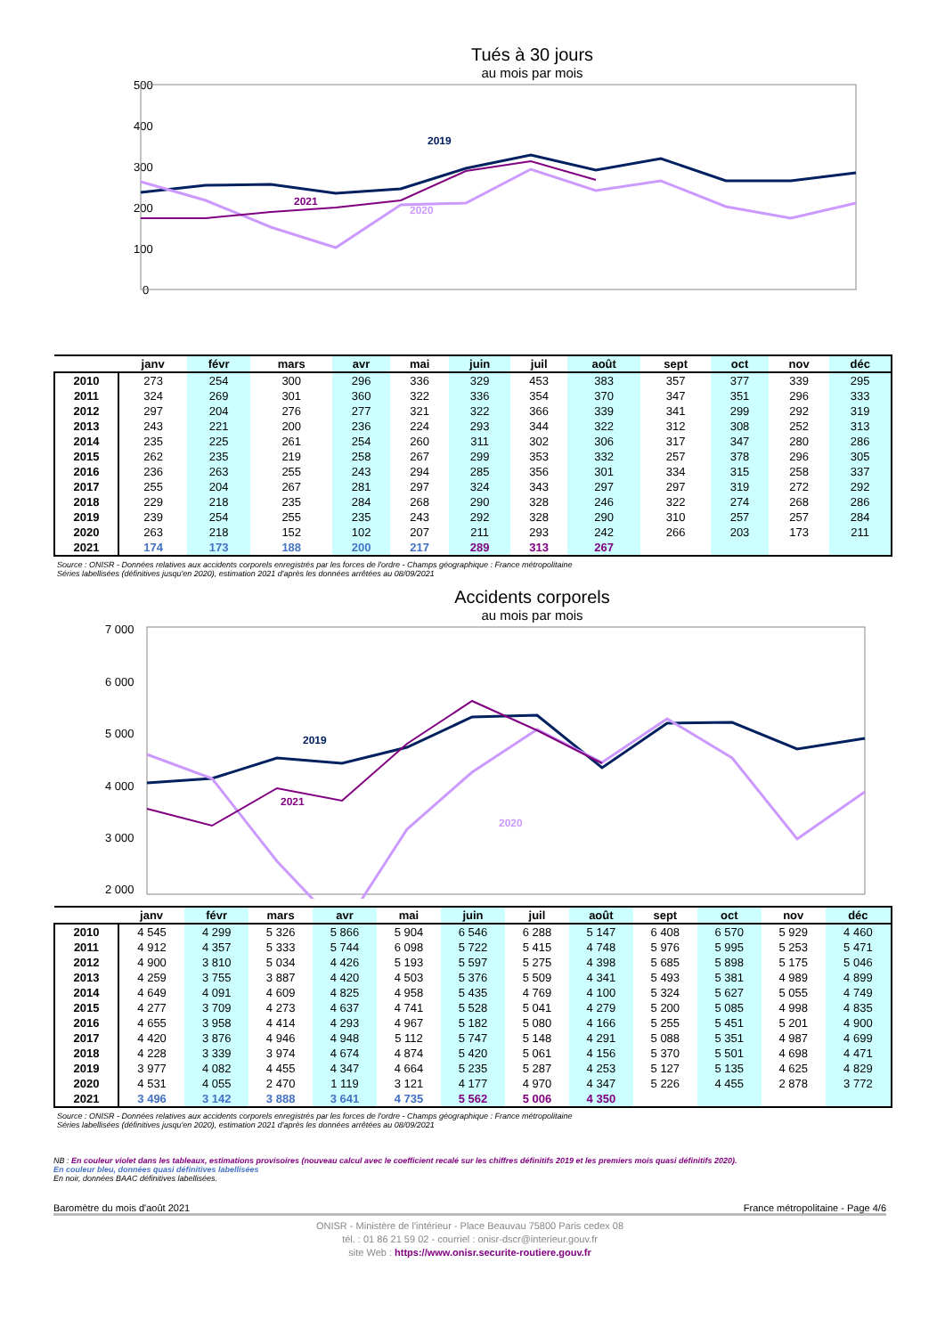Tués à 30 jours
au mois par mois
500
400
300
200
100
0
2019
2021
2020
| | janv | févr | mars | avr | mai | juin | juil | août | sept | oct | nov | déc |
| --- | --- | --- | --- | --- | --- | --- | --- | --- | --- | --- | --- | --- |
| 2010 | 273 | 254 | 300 | 296 | 336 | 329 | 453 | 383 | 357 | 377 | 339 | 295 |
| 2011 | 324 | 269 | 301 | 360 | 322 | 336 | 354 | 370 | 347 | 351 | 296 | 333 |
| 2012 | 297 | 204 | 276 | 277 | 321 | 322 | 366 | 339 | 341 | 299 | 292 | 319 |
| 2013 | 243 | 221 | 200 | 236 | 224 | 293 | 344 | 322 | 312 | 308 | 252 | 313 |
| 2014 | 235 | 225 | 261 | 254 | 260 | 311 | 302 | 306 | 317 | 347 | 280 | 286 |
| 2015 | 262 | 235 | 219 | 258 | 267 | 299 | 353 | 332 | 257 | 378 | 296 | 305 |
| 2016 | 236 | 263 | 255 | 243 | 294 | 285 | 356 | 301 | 334 | 315 | 258 | 337 |
| 2017 | 255 | 204 | 267 | 281 | 297 | 324 | 343 | 297 | 297 | 319 | 272 | 292 |
| 2018 | 229 | 218 | 235 | 284 | 268 | 290 | 328 | 246 | 322 | 274 | 268 | 286 |
| 2019 | 239 | 254 | 255 | 235 | 243 | 292 | 328 | 290 | 310 | 257 | 257 | 284 |
| 2020 | 263 | 218 | 152 | 102 | 207 | 211 | 293 | 242 | 266 | 203 | 173 | 211 |
| 2021 | 174 | 173 | 188 | 200 | 217 | 289 | 313 | 267 | | | | |
Source : ONISR - Données relatives aux accidents corporels enregistrés par les forces de l'ordre - Champs géographique : France métropolitaine
Séries labellisées (définitives jusqu'en 2020), estimation 2021 d'après les données arrêtées au 08/09/2021
Accidents corporels
au mois par mois
7 000
6 000
5 000
4 000
3 000
2 000
2019
2021
2020
| | janv | févr | mars | avr | mai | juin | juil | août | sept | oct | nov | déc |
| --- | --- | --- | --- | --- | --- | --- | --- | --- | --- | --- | --- | --- |
| 2010 | 4 545 | 4 299 | 5 326 | 5 866 | 5 904 | 6 546 | 6 288 | 5 147 | 6 408 | 6 570 | 5 929 | 4 460 |
| 2011 | 4 912 | 4 357 | 5 333 | 5 744 | 6 098 | 5 722 | 5 415 | 4 748 | 5 976 | 5 995 | 5 253 | 5 471 |
| 2012 | 4 900 | 3 810 | 5 034 | 4 426 | 5 193 | 5 597 | 5 275 | 4 398 | 5 685 | 5 898 | 5 175 | 5 046 |
| 2013 | 4 259 | 3 755 | 3 887 | 4 420 | 4 503 | 5 376 | 5 509 | 4 341 | 5 493 | 5 381 | 4 989 | 4 899 |
| 2014 | 4 649 | 4 091 | 4 609 | 4 825 | 4 958 | 5 435 | 4 769 | 4 100 | 5 324 | 5 627 | 5 055 | 4 749 |
| 2015 | 4 277 | 3 709 | 4 273 | 4 637 | 4 741 | 5 528 | 5 041 | 4 279 | 5 200 | 5 085 | 4 998 | 4 835 |
| 2016 | 4 655 | 3 958 | 4 414 | 4 293 | 4 967 | 5 182 | 5 080 | 4 166 | 5 255 | 5 451 | 5 201 | 4 900 |
| 2017 | 4 420 | 3 876 | 4 946 | 4 948 | 5 112 | 5 747 | 5 148 | 4 291 | 5 088 | 5 351 | 4 987 | 4 699 |
| 2018 | 4 228 | 3 339 | 3 974 | 4 674 | 4 874 | 5 420 | 5 061 | 4 156 | 5 370 | 5 501 | 4 698 | 4 471 |
| 2019 | 3 977 | 4 082 | 4 455 | 4 347 | 4 664 | 5 235 | 5 287 | 4 253 | 5 127 | 5 135 | 4 625 | 4 829 |
| 2020 | 4 531 | 4 055 | 2 470 | 1 119 | 3 121 | 4 177 | 4 970 | 4 347 | 5 226 | 4 455 | 2 878 | 3 772 |
| 2021 | 3 496 | 3 142 | 3 888 | 3 641 | 4 735 | 5 562 | 5 006 | 4 350 | | | | |
Source : ONISR - Données relatives aux accidents corporels enregistrés par les forces de l'ordre - Champs géographique : France métropolitaine
Séries labellisées (définitives jusqu'en 2020), estimation 2021 d'après les données arrêtées au 08/09/2021
NB : En couleur violet dans les tableaux, estimations provisoires (nouveau calcul avec le coefficient recalé sur les chiffres définitifs 2019 et les premiers mois quasi définitifs 2020).
En couleur bleu, données quasi définitives labellisées
En noir, données BAAC définitives labellisées.
Baromètre du mois d'août 2021 France métropolitaine - Page 4/6
ONISR - Ministère de l'intérieur - Place Beauvau 75800 Paris cedex 08
tél. : 01 86 21 59 02 - courriel : onisr-dscr@interieur.gouv.fr
site Web : https://www.onisr.securite-routiere.gouv.fr